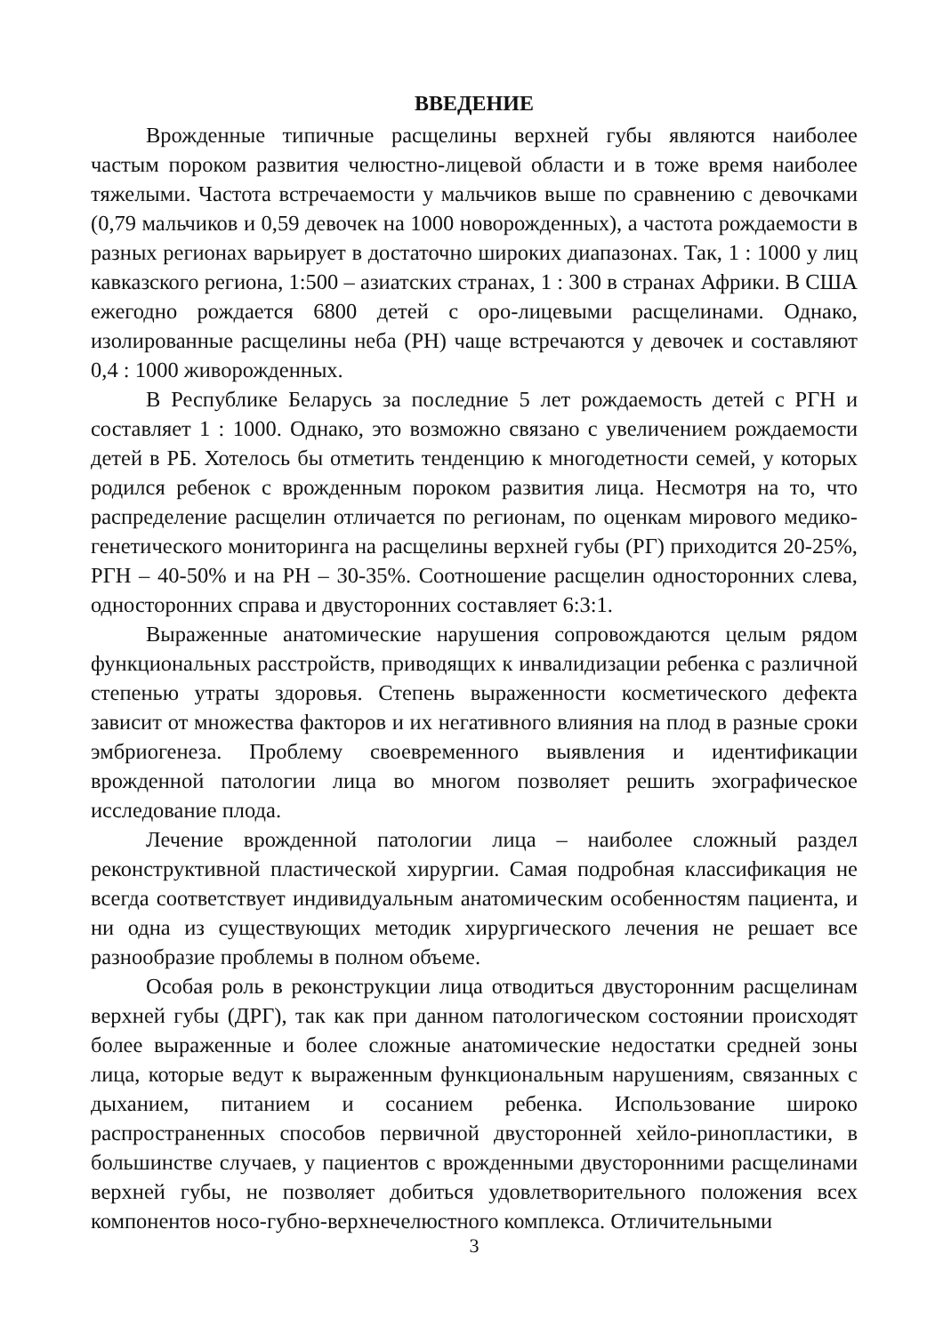ВВЕДЕНИЕ
Врожденные типичные расщелины верхней губы являются наиболее частым пороком развития челюстно-лицевой области и в тоже время наиболее тяжелыми. Частота встречаемости у мальчиков выше по сравнению с девочками (0,79 мальчиков и 0,59 девочек на 1000 новорожденных), а частота рождаемости в разных регионах варьирует в достаточно широких диапазонах. Так, 1 : 1000 у лиц кавказского региона, 1:500 – азиатских странах, 1 : 300 в странах Африки. В США ежегодно рождается 6800 детей с оро-лицевыми расщелинами. Однако, изолированные расщелины неба (РН) чаще встречаются у девочек и составляют 0,4 : 1000 живорожденных.
В Республике Беларусь за последние 5 лет рождаемость детей с РГН и составляет 1 : 1000. Однако, это возможно связано с увеличением рождаемости детей в РБ. Хотелось бы отметить тенденцию к многодетности семей, у которых родился ребенок с врожденным пороком развития лица. Несмотря на то, что распределение расщелин отличается по регионам, по оценкам мирового медико-генетического мониторинга на расщелины верхней губы (РГ) приходится 20-25%, РГН – 40-50% и на РН – 30-35%. Соотношение расщелин односторонних слева, односторонних справа и двусторонних составляет 6:3:1.
Выраженные анатомические нарушения сопровождаются целым рядом функциональных расстройств, приводящих к инвалидизации ребенка с различной степенью утраты здоровья. Степень выраженности косметического дефекта зависит от множества факторов и их негативного влияния на плод в разные сроки эмбриогенеза. Проблему своевременного выявления и идентификации врожденной патологии лица во многом позволяет решить эхографическое исследование плода.
Лечение врожденной патологии лица – наиболее сложный раздел реконструктивной пластической хирургии. Самая подробная классификация не всегда соответствует индивидуальным анатомическим особенностям пациента, и ни одна из существующих методик хирургического лечения не решает все разнообразие проблемы в полном объеме.
Особая роль в реконструкции лица отводиться двусторонним расщелинам верхней губы (ДРГ), так как при данном патологическом состоянии происходят более выраженные и более сложные анатомические недостатки средней зоны лица, которые ведут к выраженным функциональным нарушениям, связанных с дыханием, питанием и сосанием ребенка. Использование широко распространенных способов первичной двусторонней хейло-ринопластики, в большинстве случаев, у пациентов с врожденными двусторонними расщелинами верхней губы, не позволяет добиться удовлетворительного положения всех компонентов носо-губно-верхнечелюстного комплекса. Отличительными
3